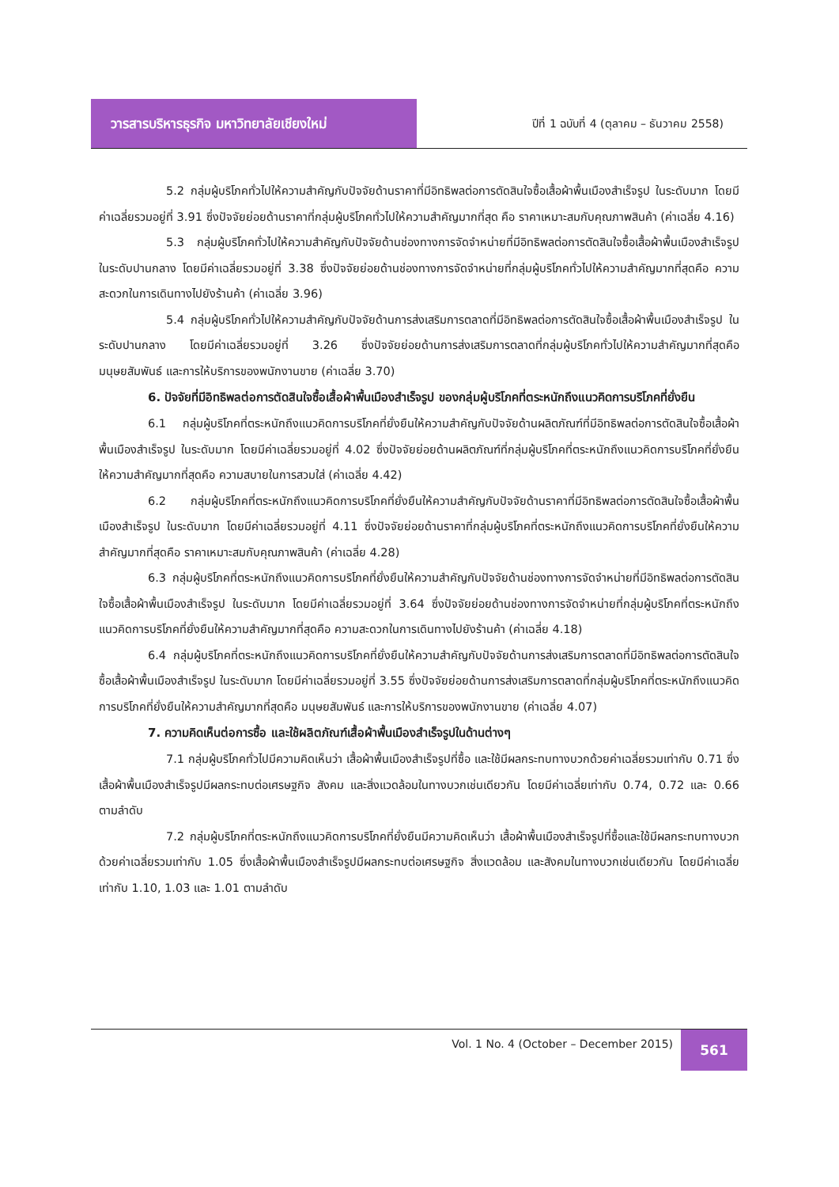วารสารบริหารธุรกิจ มหาวิทยาลัยเชียงใหม่
ปีที่ 1 ฉบับที่ 4 (ตุลาคม – ธันวาคม 2558)
5.2 กลุ่มผู้บริโภคทั่วไปให้ความสำคัญกับปัจจัยด้านราคาที่มีอิทธิพลต่อการตัดสินใจซื้อเสื้อผ้าพื้นเมืองสำเร็จรูป ในระดับมาก โดยมีค่าเฉลี่ยรวมอยู่ที่ 3.91 ซึ่งปัจจัยย่อยด้านราคาที่กลุ่มผู้บริโภคทั่วไปให้ความสำคัญมากที่สุด คือ ราคาเหมาะสมกับคุณภาพสินค้า (ค่าเฉลี่ย 4.16)
5.3 กลุ่มผู้บริโภคทั่วไปให้ความสำคัญกับปัจจัยด้านช่องทางการจัดจำหน่ายที่มีอิทธิพลต่อการตัดสินใจซื้อเสื้อผ้าพื้นเมืองสำเร็จรูป ในระดับปานกลาง โดยมีค่าเฉลี่ยรวมอยู่ที่ 3.38 ซึ่งปัจจัยย่อยด้านช่องทางการจัดจำหน่ายที่กลุ่มผู้บริโภคทั่วไปให้ความสำคัญมากที่สุดคือ ความสะดวกในการเดินทางไปยังร้านค้า (ค่าเฉลี่ย 3.96)
5.4 กลุ่มผู้บริโภคทั่วไปให้ความสำคัญกับปัจจัยด้านการส่งเสริมการตลาดที่มีอิทธิพลต่อการตัดสินใจซื้อเสื้อผ้าพื้นเมืองสำเร็จรูป ในระดับปานกลาง โดยมีค่าเฉลี่ยรวมอยู่ที่ 3.26 ซึ่งปัจจัยย่อยด้านการส่งเสริมการตลาดที่กลุ่มผู้บริโภคทั่วไปให้ความสำคัญมากที่สุดคือ มนุษยสัมพันธ์ และการให้บริการของพนักงานขาย (ค่าเฉลี่ย 3.70)
6. ปัจจัยที่มีอิทธิพลต่อการตัดสินใจซื้อเสื้อผ้าพื้นเมืองสำเร็จรูป ของกลุ่มผู้บริโภคที่ตระหนักถึงแนวคิดการบริโภคที่ยั่งยืน
6.1 กลุ่มผู้บริโภคที่ตระหนักถึงแนวคิดการบริโภคที่ยั่งยืนให้ความสำคัญกับปัจจัยด้านผลิตภัณฑ์ที่มีอิทธิพลต่อการตัดสินใจซื้อเสื้อผ้าพื้นเมืองสำเร็จรูป ในระดับมาก โดยมีค่าเฉลี่ยรวมอยู่ที่ 4.02 ซึ่งปัจจัยย่อยด้านผลิตภัณฑ์ที่กลุ่มผู้บริโภคที่ตระหนักถึงแนวคิดการบริโภคที่ยั่งยืนให้ความสำคัญมากที่สุดคือ ความสบายในการสวมใส่ (ค่าเฉลี่ย 4.42)
6.2 กลุ่มผู้บริโภคที่ตระหนักถึงแนวคิดการบริโภคที่ยั่งยืนให้ความสำคัญกับปัจจัยด้านราคาที่มีอิทธิพลต่อการตัดสินใจซื้อเสื้อผ้าพื้นเมืองสำเร็จรูป ในระดับมาก โดยมีค่าเฉลี่ยรวมอยู่ที่ 4.11 ซึ่งปัจจัยย่อยด้านราคาที่กลุ่มผู้บริโภคที่ตระหนักถึงแนวคิดการบริโภคที่ยั่งยืนให้ความสำคัญมากที่สุดคือ ราคาเหมาะสมกับคุณภาพสินค้า (ค่าเฉลี่ย 4.28)
6.3 กลุ่มผู้บริโภคที่ตระหนักถึงแนวคิดการบริโภคที่ยั่งยืนให้ความสำคัญกับปัจจัยด้านช่องทางการจัดจำหน่ายที่มีอิทธิพลต่อการตัดสินใจซื้อเสื้อผ้าพื้นเมืองสำเร็จรูป ในระดับมาก โดยมีค่าเฉลี่ยรวมอยู่ที่ 3.64 ซึ่งปัจจัยย่อยด้านช่องทางการจัดจำหน่ายที่กลุ่มผู้บริโภคที่ตระหนักถึงแนวคิดการบริโภคที่ยั่งยืนให้ความสำคัญมากที่สุดคือ ความสะดวกในการเดินทางไปยังร้านค้า (ค่าเฉลี่ย 4.18)
6.4 กลุ่มผู้บริโภคที่ตระหนักถึงแนวคิดการบริโภคที่ยั่งยืนให้ความสำคัญกับปัจจัยด้านการส่งเสริมการตลาดที่มีอิทธิพลต่อการตัดสินใจซื้อเสื้อผ้าพื้นเมืองสำเร็จรูป ในระดับมาก โดยมีค่าเฉลี่ยรวมอยู่ที่ 3.55 ซึ่งปัจจัยย่อยด้านการส่งเสริมการตลาดที่กลุ่มผู้บริโภคที่ตระหนักถึงแนวคิดการบริโภคที่ยั่งยืนให้ความสำคัญมากที่สุดคือ มนุษยสัมพันธ์ และการให้บริการของพนักงานขาย (ค่าเฉลี่ย 4.07)
7. ความคิดเห็นต่อการซื้อ และใช้ผลิตภัณฑ์เสื้อผ้าพื้นเมืองสำเร็จรูปในด้านต่างๆ
7.1 กลุ่มผู้บริโภคทั่วไปมีความคิดเห็นว่า เสื้อผ้าพื้นเมืองสำเร็จรูปที่ซื้อ และใช้มีผลกระทบทางบวกด้วยค่าเฉลี่ยรวมเท่ากับ 0.71 ซึ่งเสื้อผ้าพื้นเมืองสำเร็จรูปมีผลกระทบต่อเศรษฐกิจ สังคม และสิ่งแวดล้อมในทางบวกเช่นเดียวกัน โดยมีค่าเฉลี่ยเท่ากับ 0.74, 0.72 และ 0.66 ตามลำดับ
7.2 กลุ่มผู้บริโภคที่ตระหนักถึงแนวคิดการบริโภคที่ยั่งยืนมีความคิดเห็นว่า เสื้อผ้าพื้นเมืองสำเร็จรูปที่ซื้อและใช้มีผลกระทบทางบวก ด้วยค่าเฉลี่ยรวมเท่ากับ 1.05 ซึ่งเสื้อผ้าพื้นเมืองสำเร็จรูปมีผลกระทบต่อเศรษฐกิจ สิ่งแวดล้อม และสังคมในทางบวกเช่นเดียวกัน โดยมีค่าเฉลี่ยเท่ากับ 1.10, 1.03 และ 1.01 ตามลำดับ
Vol. 1 No. 4 (October – December 2015)
561